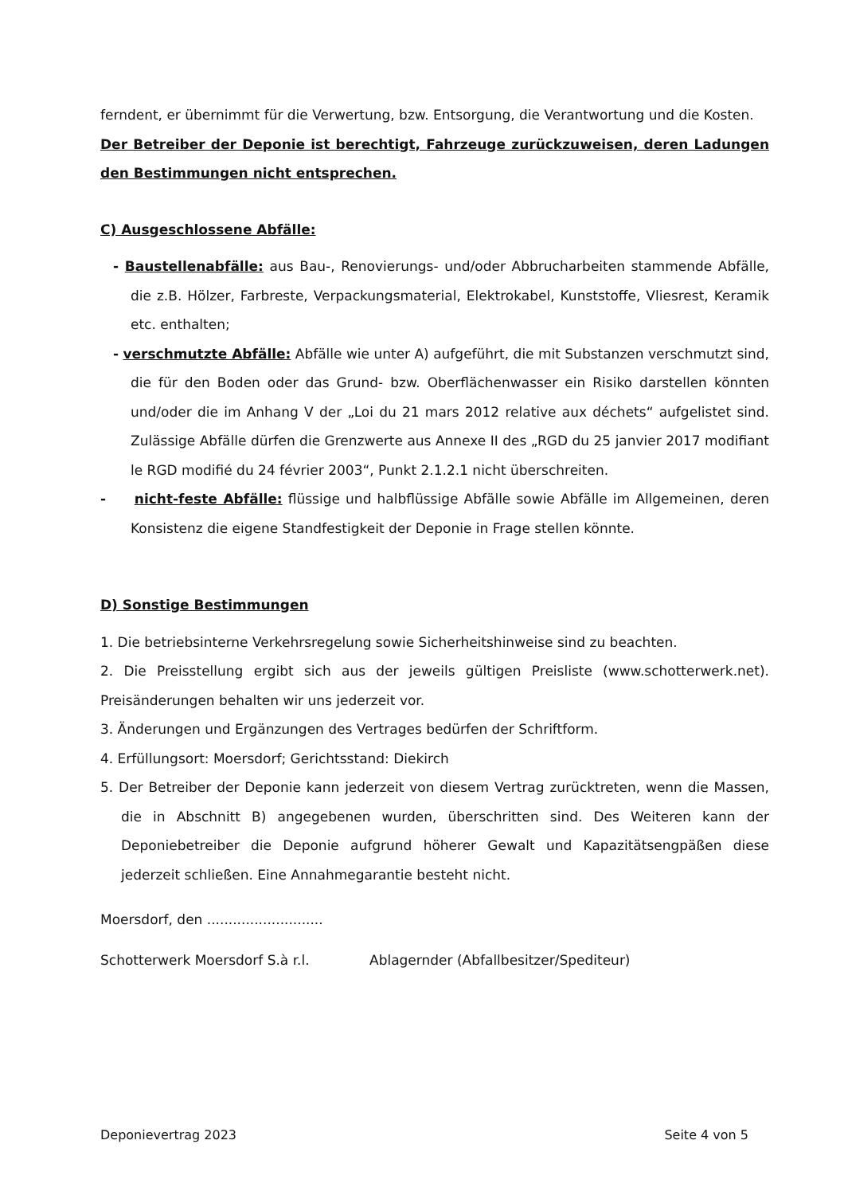ferndent, er übernimmt für die Verwertung, bzw. Entsorgung, die Verantwortung und die Kosten.
Der Betreiber der Deponie ist berechtigt, Fahrzeuge zurückzuweisen, deren Ladungen den Bestimmungen nicht entsprechen.
C) Ausgeschlossene Abfälle:
- Baustellenabfälle: aus Bau-, Renovierungs- und/oder Abbrucharbeiten stammende Abfälle, die z.B. Hölzer, Farbreste, Verpackungsmaterial, Elektrokabel, Kunststoffe, Vliesrest, Keramik etc. enthalten;
- verschmutzte Abfälle: Abfälle wie unter A) aufgeführt, die mit Substanzen verschmutzt sind, die für den Boden oder das Grund- bzw. Oberflächenwasser ein Risiko darstellen könnten und/oder die im Anhang V der „Loi du 21 mars 2012 relative aux déchets“ aufgelistet sind. Zulässige Abfälle dürfen die Grenzwerte aus Annexe II des „RGD du 25 janvier 2017 modifiant le RGD modifié du 24 février 2003“, Punkt 2.1.2.1 nicht überschreiten.
- nicht-feste Abfälle: flüssige und halbflüssige Abfälle sowie Abfälle im Allgemeinen, deren Konsistenz die eigene Standfestigkeit der Deponie in Frage stellen könnte.
D) Sonstige Bestimmungen
1. Die betriebsinterne Verkehrsregelung sowie Sicherheitshinweise sind zu beachten.
2. Die Preisstellung ergibt sich aus der jeweils gültigen Preisliste (www.schotterwerk.net). Preisänderungen behalten wir uns jederzeit vor.
3. Änderungen und Ergänzungen des Vertrages bedürfen der Schriftform.
4. Erfüllungsort: Moersdorf; Gerichtsstand: Diekirch
5. Der Betreiber der Deponie kann jederzeit von diesem Vertrag zurücktreten, wenn die Massen, die in Abschnitt B) angegebenen wurden, überschritten sind. Des Weiteren kann der Deponiebetreiber die Deponie aufgrund höherer Gewalt und Kapazitätsengpäßen diese jederzeit schließen. Eine Annahmegarantie besteht nicht.
Moersdorf, den ...........................
Schotterwerk Moersdorf S.à r.l. Ablagernder (Abfallbesitzer/Spediteur)
Deponievertrag 2023 Seite 4 von 5